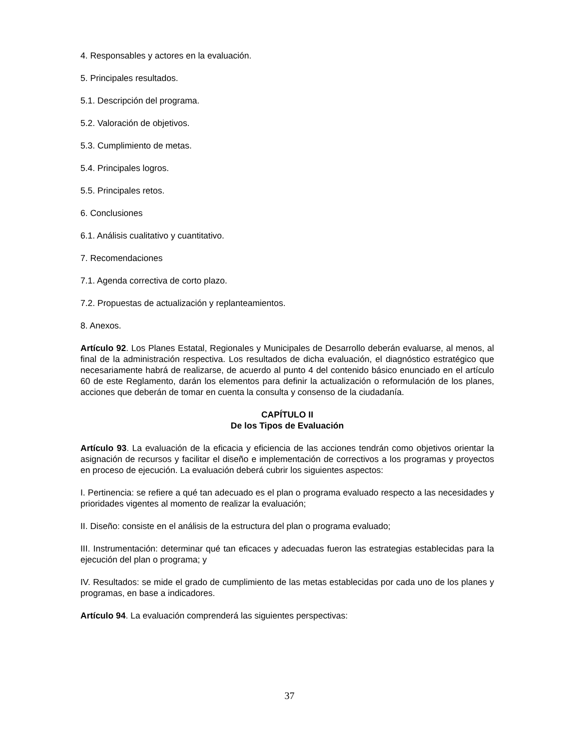4. Responsables y actores en la evaluación.
5. Principales resultados.
5.1. Descripción del programa.
5.2. Valoración de objetivos.
5.3. Cumplimiento de metas.
5.4. Principales logros.
5.5. Principales retos.
6. Conclusiones
6.1. Análisis cualitativo y cuantitativo.
7. Recomendaciones
7.1. Agenda correctiva de corto plazo.
7.2. Propuestas de actualización y replanteamientos.
8. Anexos.
Artículo 92. Los Planes Estatal, Regionales y Municipales de Desarrollo deberán evaluarse, al menos, al final de la administración respectiva. Los resultados de dicha evaluación, el diagnóstico estratégico que necesariamente habrá de realizarse, de acuerdo al punto 4 del contenido básico enunciado en el artículo 60 de este Reglamento, darán los elementos para definir la actualización o reformulación de los planes, acciones que deberán de tomar en cuenta la consulta y consenso de la ciudadanía.
CAPÍTULO II
De los Tipos de Evaluación
Artículo 93. La evaluación de la eficacia y eficiencia de las acciones tendrán como objetivos orientar la asignación de recursos y facilitar el diseño e implementación de correctivos a los programas y proyectos en proceso de ejecución. La evaluación deberá cubrir los siguientes aspectos:
I. Pertinencia: se refiere a qué tan adecuado es el plan o programa evaluado respecto a las necesidades y prioridades vigentes al momento de realizar la evaluación;
II. Diseño: consiste en el análisis de la estructura del plan o programa evaluado;
III. Instrumentación: determinar qué tan eficaces y adecuadas fueron las estrategias establecidas para la ejecución del plan o programa; y
IV. Resultados: se mide el grado de cumplimiento de las metas establecidas por cada uno de los planes y programas, en base a indicadores.
Artículo 94. La evaluación comprenderá las siguientes perspectivas:
37